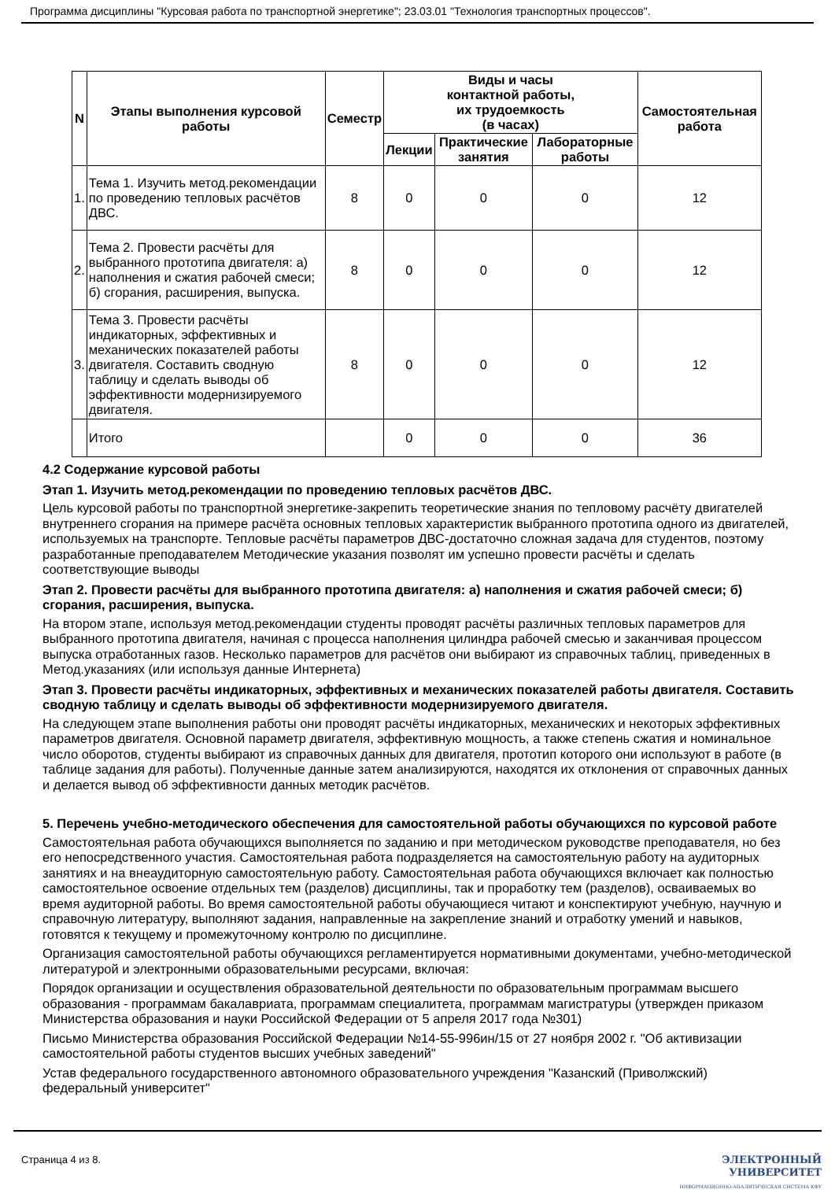Программа дисциплины "Курсовая работа по транспортной энергетике"; 23.03.01 "Технология транспортных процессов".
| N | Этапы выполнения курсовой работы | Семестр | Виды и часы контактной работы, их трудоемкость (в часах) | | | Самостоятельная работа |
| --- | --- | --- | --- | --- | --- | --- |
| | | | Лекции | Практические занятия | Лабораторные работы | |
| 1. | Тема 1. Изучить метод.рекомендации по проведению тепловых расчётов ДВС. | 8 | 0 | 0 | 0 | 12 |
| 2. | Тема 2. Провести расчёты для выбранного прототипа двигателя: а) наполнения и сжатия рабочей смеси; б) сгорания, расширения, выпуска. | 8 | 0 | 0 | 0 | 12 |
| 3. | Тема 3. Провести расчёты индикаторных, эффективных и механических показателей работы двигателя. Составить сводную таблицу и сделать выводы об эффективности модернизируемого двигателя. | 8 | 0 | 0 | 0 | 12 |
| | Итого | | 0 | 0 | 0 | 36 |
4.2 Содержание курсовой работы
Этап 1. Изучить метод.рекомендации по проведению тепловых расчётов ДВС.
Цель курсовой работы по транспортной энергетике-закрепить теоретические знания по тепловому расчёту двигателей внутреннего сгорания на примере расчёта основных тепловых характеристик выбранного прототипа одного из двигателей, используемых на транспорте. Тепловые расчёты параметров ДВС-достаточно сложная задача для студентов, поэтому разработанные преподавателем Методические указания позволят им успешно провести расчёты и сделать соответствующие выводы
Этап 2. Провести расчёты для выбранного прототипа двигателя: а) наполнения и сжатия рабочей смеси; б) сгорания, расширения, выпуска.
На втором этапе, используя метод.рекомендации студенты проводят расчёты различных тепловых параметров для выбранного прототипа двигателя, начиная с процесса наполнения цилиндра рабочей смесью и заканчивая процессом выпуска отработанных газов. Несколько параметров для расчётов они выбирают из справочных таблиц, приведенных в Метод.указаниях (или используя данные Интернета)
Этап 3. Провести расчёты индикаторных, эффективных и механических показателей работы двигателя. Составить сводную таблицу и сделать выводы об эффективности модернизируемого двигателя.
На следующем этапе выполнения работы они проводят расчёты индикаторных, механических и некоторых эффективных параметров двигателя. Основной параметр двигателя, эффективную мощность, а также степень сжатия и номинальное число оборотов, студенты выбирают из справочных данных для двигателя, прототип которого они используют в работе (в таблице задания для работы). Полученные данные затем анализируются, находятся их отклонения от справочных данных и делается вывод об эффективности данных методик расчётов.
5. Перечень учебно-методического обеспечения для самостоятельной работы обучающихся по курсовой работе
Самостоятельная работа обучающихся выполняется по заданию и при методическом руководстве преподавателя, но без его непосредственного участия. Самостоятельная работа подразделяется на самостоятельную работу на аудиторных занятиях и на внеаудиторную самостоятельную работу. Самостоятельная работа обучающихся включает как полностью самостоятельное освоение отдельных тем (разделов) дисциплины, так и проработку тем (разделов), осваиваемых во время аудиторной работы. Во время самостоятельной работы обучающиеся читают и конспектируют учебную, научную и справочную литературу, выполняют задания, направленные на закрепление знаний и отработку умений и навыков, готовятся к текущему и промежуточному контролю по дисциплине.
Организация самостоятельной работы обучающихся регламентируется нормативными документами, учебно-методической литературой и электронными образовательными ресурсами, включая:
Порядок организации и осуществления образовательной деятельности по образовательным программам высшего образования - программам бакалавриата, программам специалитета, программам магистратуры (утвержден приказом Министерства образования и науки Российской Федерации от 5 апреля 2017 года №301)
Письмо Министерства образования Российской Федерации №14-55-996ин/15 от 27 ноября 2002 г. "Об активизации самостоятельной работы студентов высших учебных заведений"
Устав федерального государственного автономного образовательного учреждения "Казанский (Приволжский) федеральный университет"
Страница 4 из 8.
ЭЛЕКТРОННЫЙ
УНИВЕРСИТЕТ
ИНФОРМАЦИОННО-АНАЛИТИЧЕСКАЯ СИСТЕМА КФУ